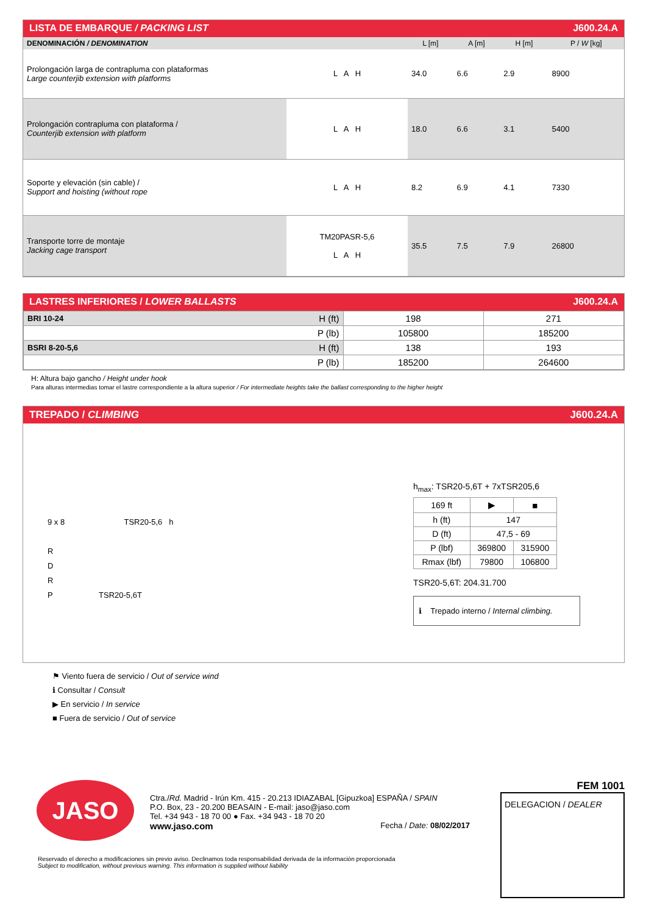LISTA DE EMBARQUE / PACKING LIST J600.24.A
| DENOMINACIÓN / DENOMINATION | | L [m] | A [m] | H [m] | P / W [kg] |
| --- | --- | --- | --- | --- | --- |
| Prolongación larga de contrapluma con plataformas Large counterjib extension with platforms | L A H | 34.0 | 6.6 | 2.9 | 8900 |
| Prolongación contrapluma con plataforma / Counterjib extension with platform | L A H | 18.0 | 6.6 | 3.1 | 5400 |
| Soporte y elevación (sin cable) / Support and hoisting (without rope | L A H | 8.2 | 6.9 | 4.1 | 7330 |
| Transporte torre de montaje Jacking cage transport | TM20PASR-5,6 L A H | 35.5 | 7.5 | 7.9 | 26800 |
LASTRES INFERIORES / LOWER BALLASTS J600.24.A
| BRI 10-24 | H (ft) | 198 | 271 |
| | P (lb) | 105800 | 185200 |
| BSRI 8-20-5,6 | H (ft) | 138 | 193 |
| | P (lb) | 185200 | 264600 |
H: Altura bajo gancho / Height under hook
Para alturas intermedias tomar el lastre correspondiente a la altura superior / For intermediate heights take the ballast corresponding to the higher height
TREPADO / CLIMBING J600.24.A
9 x 8 TSR20-5,6 h
R
D
R
P TSR20-5,6T
h<sub>max</sub>: TSR20-5,6T + 7xTSR205,6
| 169 ft | ▶ | ■ |
| h (ft) | 147 | |
| D (ft) | 47,5 - 69 | |
| P (lbf) | 369800 | 315900 |
| Rmax (lbf) | 79800 | 106800 |
TSR20-5,6T: 204.31.700
ℹ Trepado interno / Internal climbing.
⚑ Viento fuera de servicio / Out of service wind
ℹ Consultar / Consult
▶ En servicio / In service
■ Fuera de servicio / Out of service
JASO
Ctra./Rd. Madrid - Irún Km. 415 - 20.213 IDIAZABAL [Gipuzkoa] ESPAÑA / SPAIN
P.O. Box, 23 - 20.200 BEASAIN - E-mail: jaso@jaso.com
Tel. +34 943 - 18 70 00 ● Fax. +34 943 - 18 70 20
www.jaso.com Fecha / Date: 08/02/2017
Reservado el derecho a modificaciones sin previo aviso. Declinamos toda responsabilidad derivada de la información proporcionada
Subject to modification, without previous warning. This information is supplied without liability
FEM 1001
DELEGACION / DEALER